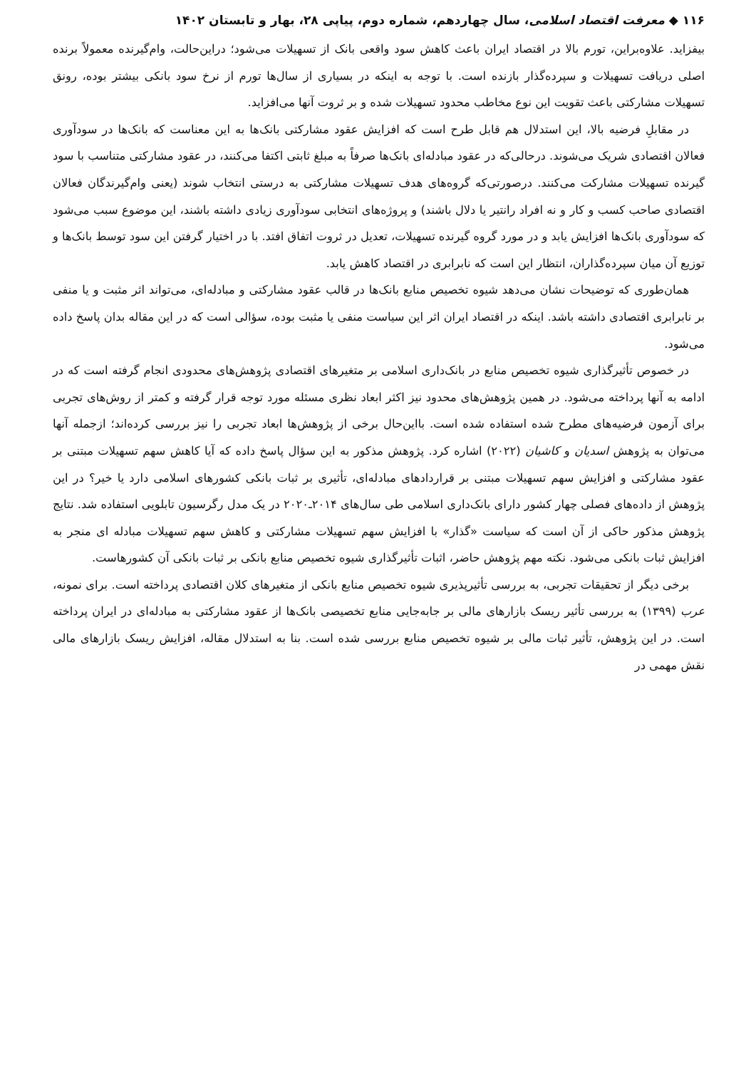۱۱۶ ◆ معرفت اقتصاد اسلامی، سال چهاردهم، شماره دوم، پیاپی ۲۸، بهار و تابستان ۱۴۰۲
بیفزاید. علاوه‌براین، تورم بالا در اقتصاد ایران باعث کاهش سود واقعی بانک از تسهیلات می‌شود؛ دراین‌حالت، وام‌گیرنده معمولاً برنده اصلی دریافت تسهیلات و سپرده‌گذار بازنده است. با توجه به اینکه در بسیاری از سال‌ها تورم از نرخ سود بانکی بیشتر بوده، رونق تسهیلات مشارکتی باعث تقویت این نوع مخاطب محدود تسهیلات شده و بر ثروت آنها می‌افزاید.
در مقابلِ فرضیه بالا، این استدلال هم قابل طرح است که افزایش عقود مشارکتی بانک‌ها به این معناست که بانک‌ها در سودآوری فعالان اقتصادی شریک می‌شوند. درحالی‌که در عقود مبادله‌ای بانک‌ها صرفاً به مبلغ ثابتی اکتفا می‌کنند، در عقود مشارکتی متناسب با سود گیرنده تسهیلات مشارکت می‌کنند. درصورتی‌که گروه‌های هدف تسهیلات مشارکتی به درستی انتخاب شوند (یعنی وام‌گیرندگان فعالان اقتصادی صاحب کسب و کار و نه افراد رانتیر یا دلال باشند) و پروژه‌های انتخابی سودآوری زیادی داشته باشند، این موضوع سبب می‌شود که سودآوری بانک‌ها افزایش یابد و در مورد گروه گیرنده تسهیلات، تعدیل در ثروت اتفاق افتد. با در اختیار گرفتن این سود توسط بانک‌ها و توزیع آن میان سپرده‌گذاران، انتظار این است که نابرابری در اقتصاد کاهش یابد.
همان‌طوری که توضیحات نشان می‌دهد شیوه تخصیص منابع بانک‌ها در قالب عقود مشارکتی و مبادله‌ای، می‌تواند اثر مثبت و یا منفی بر نابرابری اقتصادی داشته باشد. اینکه در اقتصاد ایران اثر این سیاست منفی یا مثبت بوده، سؤالی است که در این مقاله بدان پاسخ داده می‌شود.
در خصوص تأثیرگذاری شیوه تخصیص منابع در بانک‌داری اسلامی بر متغیرهای اقتصادی پژوهش‌های محدودی انجام گرفته است که در ادامه به آنها پرداخته می‌شود. در همین پژوهش‌های محدود نیز اکثر ابعاد نظری مسئله مورد توجه قرار گرفته و کمتر از روش‌های تجربی برای آزمون فرضیه‌های مطرح شده استفاده شده است. بااین‌حال برخی از پژوهش‌ها ابعاد تجربی را نیز بررسی کرده‌اند؛ ازجمله آنها می‌توان به پژوهش اسدیان و کاشیان (۲۰۲۲) اشاره کرد. پژوهش مذکور به این سؤال پاسخ داده که آیا کاهش سهم تسهیلات مبتنی بر عقود مشارکتی و افزایش سهم تسهیلات مبتنی بر قراردادهای مبادله‌ای، تأثیری بر ثبات بانکی کشورهای اسلامی دارد یا خیر؟ در این پژوهش از داده‌های فصلی چهار کشور دارای بانک‌داری اسلامی طی سال‌های ۲۰۱۴ـ۲۰۲۰ در یک مدل رگرسیون تابلویی استفاده شد. نتایج پژوهش مذکور حاکی از آن است که سیاست «گذار» با افزایش سهم تسهیلات مشارکتی و کاهش سهم تسهیلات مبادله ای منجر به افزایش ثبات بانکی می‌شود. نکته مهم پژوهش حاضر، اثبات تأثیرگذاری شیوه تخصیص منابع بانکی بر ثبات بانکی آن کشورهاست.
برخی دیگر از تحقیقات تجربی، به بررسی تأثیرپذیری شیوه تخصیص منابع بانکی از متغیرهای کلان اقتصادی پرداخته است. برای نمونه، عرب (۱۳۹۹) به بررسی تأثیر ریسک بازارهای مالی بر جابه‌جایی منابع تخصیصی بانک‌ها از عقود مشارکتی به مبادله‌ای در ایران پرداخته است. در این پژوهش، تأثیر ثبات مالی بر شیوه تخصیص منابع بررسی شده است. بنا به استدلال مقاله، افزایش ریسک بازارهای مالی نقش مهمی در